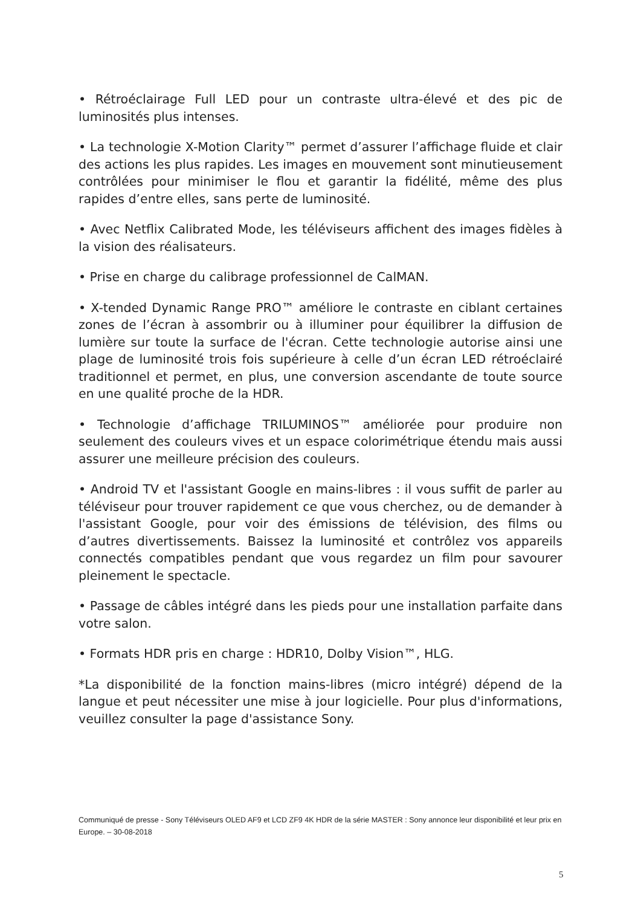• Rétroéclairage Full LED pour un contraste ultra-élevé et des pic de luminosités plus intenses.
• La technologie X-Motion Clarity™ permet d’assurer l’affichage fluide et clair des actions les plus rapides. Les images en mouvement sont minutieusement contrôlées pour minimiser le flou et garantir la fidélité, même des plus rapides d’entre elles, sans perte de luminosité.
• Avec Netflix Calibrated Mode, les téléviseurs affichent des images fidèles à la vision des réalisateurs.
• Prise en charge du calibrage professionnel de CalMAN.
• X-tended Dynamic Range PRO™ améliore le contraste en ciblant certaines zones de l’écran à assombrir ou à illuminer pour équilibrer la diffusion de lumière sur toute la surface de l'écran. Cette technologie autorise ainsi une plage de luminosité trois fois supérieure à celle d’un écran LED rétroéclairé traditionnel et permet, en plus, une conversion ascendante de toute source en une qualité proche de la HDR.
• Technologie d’affichage TRILUMINOS™ améliorée pour produire non seulement des couleurs vives et un espace colorimétrique étendu mais aussi assurer une meilleure précision des couleurs.
• Android TV et l'assistant Google en mains-libres : il vous suffit de parler au téléviseur pour trouver rapidement ce que vous cherchez, ou de demander à l'assistant Google, pour voir des émissions de télévision, des films ou d’autres divertissements. Baissez la luminosité et contrôlez vos appareils connectés compatibles pendant que vous regardez un film pour savourer pleinement le spectacle.
• Passage de câbles intégré dans les pieds pour une installation parfaite dans votre salon.
• Formats HDR pris en charge : HDR10, Dolby Vision™, HLG.
*La disponibilité de la fonction mains-libres (micro intégré) dépend de la langue et peut nécessiter une mise à jour logicielle. Pour plus d'informations, veuillez consulter la page d'assistance Sony.
Communiqué de presse - Sony Téléviseurs OLED AF9 et LCD ZF9 4K HDR de la série MASTER : Sony annonce leur disponibilité et leur prix en Europe. – 30-08-2018
5